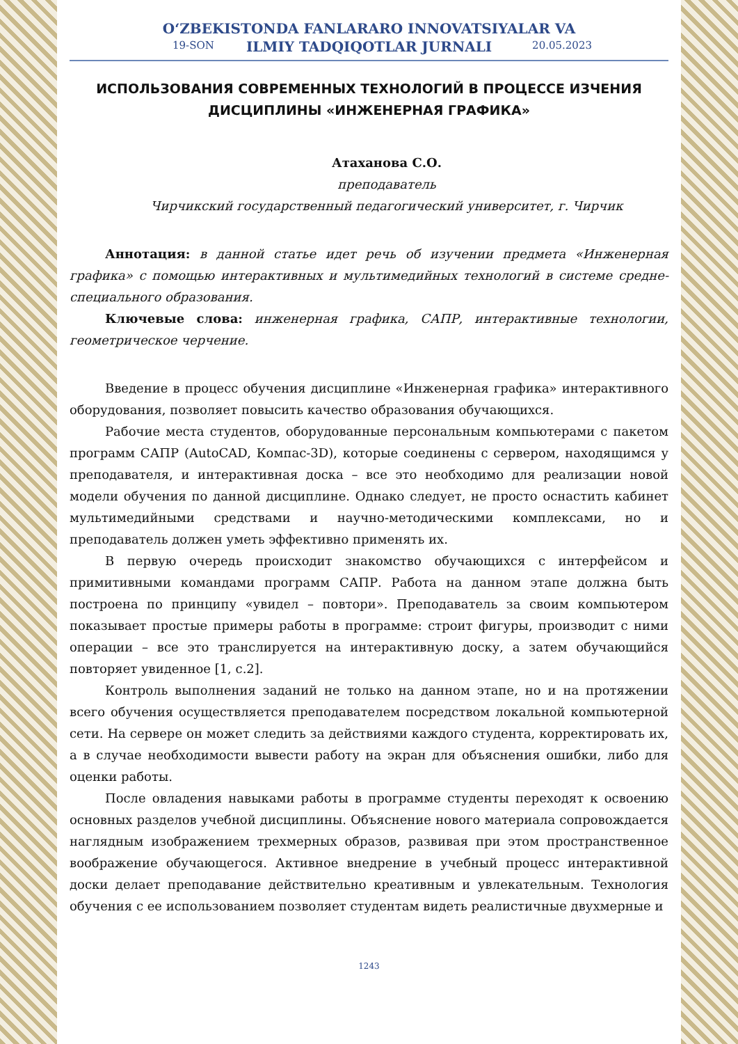O‘ZBEKISTONDA FANLARARO INNOVATSIYALAR VA
ILMIY TADQIQOTLAR JURNALI
19-SON 20.05.2023
ИСПОЛЬЗОВАНИЯ СОВРЕМЕННЫХ ТЕХНОЛОГИЙ В ПРОЦЕССЕ ИЗЧЕНИЯ ДИСЦИПЛИНЫ «ИНЖЕНЕРНАЯ ГРАФИКА»
Атаханова С.О.
преподаватель
Чирчикский государственный педагогический университет, г. Чирчик
Аннотация: в данной статье идет речь об изучении предмета «Инженерная графика» с помощью интерактивных и мультимедийных технологий в системе средне-специального образования.
Ключевые слова: инженерная графика, САПР, интерактивные технологии, геометрическое черчение.
Введение в процесс обучения дисциплине «Инженерная графика» интерактивного оборудования, позволяет повысить качество образования обучающихся.
Рабочие места студентов, оборудованные персональным компьютерами с пакетом программ САПР (AutoCAD, Компас-3D), которые соединены с сервером, находящимся у преподавателя, и интерактивная доска – все это необходимо для реализации новой модели обучения по данной дисциплине. Однако следует, не просто оснастить кабинет мультимедийными средствами и научно-методическими комплексами, но и преподаватель должен уметь эффективно применять их.
В первую очередь происходит знакомство обучающихся с интерфейсом и примитивными командами программ САПР. Работа на данном этапе должна быть построена по принципу «увидел – повтори». Преподаватель за своим компьютером показывает простые примеры работы в программе: строит фигуры, производит с ними операции – все это транслируется на интерактивную доску, а затем обучающийся повторяет увиденное [1, с.2].
Контроль выполнения заданий не только на данном этапе, но и на протяжении всего обучения осуществляется преподавателем посредством локальной компьютерной сети. На сервере он может следить за действиями каждого студента, корректировать их, а в случае необходимости вывести работу на экран для объяснения ошибки, либо для оценки работы.
После овладения навыками работы в программе студенты переходят к освоению основных разделов учебной дисциплины. Объяснение нового материала сопровождается наглядным изображением трехмерных образов, развивая при этом пространственное воображение обучающегося. Активное внедрение в учебный процесс интерактивной доски делает преподавание действительно креативным и увлекательным. Технология обучения с ее использованием позволяет студентам видеть реалистичные двухмерные и
1243